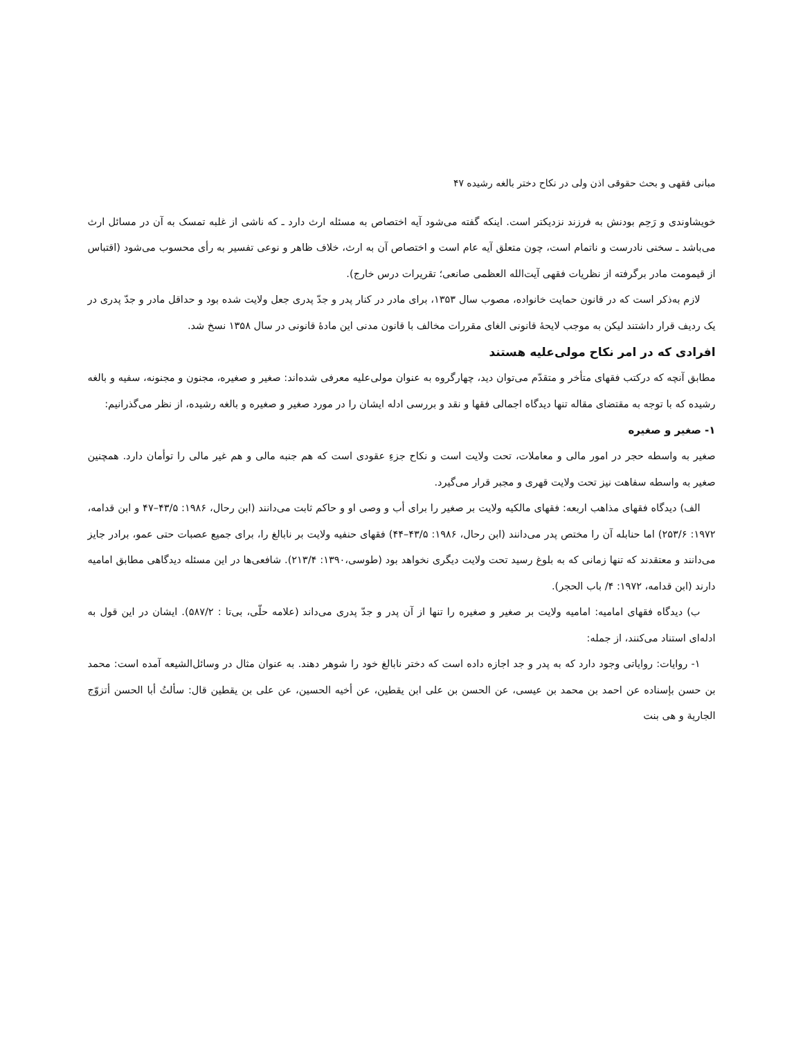مبانی فقهی و بحث حقوقی اذن ولی در نکاح دختر بالغه رشیده ۴۷
خویشاوندی و رَحِم بودنش به فرزند نزدیکتر است. اینکه گفته می‌شود آیه اختصاص به مسئله ارث دارد ـ که ناشی از غلبه تمسک به آن در مسائل ارث می‌باشد ـ سخنی نادرست و ناتمام است، چون متعلق آیه عام است و اختصاص آن به ارث، خلاف ظاهر و نوعی تفسیر به رأی محسوب می‌شود (اقتباس از قیمومت مادر برگرفته از نظریات فقهی آیت‌الله العظمی صانعی؛ تقریرات درس خارج).
لازم به‌ذکر است که در قانون حمایت خانواده، مصوب سال ۱۳۵۳، برای مادر در کنار پدر و جدّ پدری جعل ولایت شده بود و حداقل مادر و جدّ پدری در یک ردیف قرار داشتند لیکن به موجب لایحهٔ قانونی الغای مقررات مخالف با قانون مدنی این مادهٔ قانونی در سال ۱۳۵۸ نسخ شد.
افرادی که در امر نکاح مولی‌علیه هستند
مطابق آنچه که درکتب فقهای متأخر و متقدّم می‌توان دید، چهارگروه به عنوان مولی‌علیه معرفی شده‌اند: صغیر و صغیره، مجنون و مجنونه، سفیه و بالغه رشیده که با توجه به مقتضای مقاله تنها دیدگاه اجمالی فقها و نقد و بررسی ادله ایشان را در مورد صغیر و صغیره و بالغه رشیده، از نظر می‌گذرانیم:
۱- صغیر و صغیره
صغیر به واسطه حجر در امور مالی و معاملات، تحت ولایت است و نکاح جزءِ عقودی است که هم جنبه مالی و هم غیر مالی را توأمان دارد. همچنین صغیر به واسطه سفاهت نیز تحت ولایت قهری و مجبر قرار می‌گیرد.
الف) دیدگاه فقهای مذاهب اربعه: فقهای مالکیه ولایت بر صغیر را برای أب و وصی او و حاکم ثابت می‌دانند (ابن رحال، ۱۹۸۶: ۴۳/۵–۴۷ و ابن قدامه، ۱۹۷۲: ۲۵۳/۶) اما حنابله آن را مختص پدر می‌دانند (ابن رحال، ۱۹۸۶: ۴۳/۵–۴۴) فقهای حنفیه ولایت بر نابالغ را، برای جمیع عصبات حتی عمو، برادر جایز می‌دانند و معتقدند که تنها زمانی که به بلوغ رسید تحت ولایت دیگری نخواهد بود (طوسی،۱۳۹۰: ۲۱۳/۴). شافعی‌ها در این مسئله دیدگاهی مطابق امامیه دارند (ابن قدامه، ۱۹۷۲: ۴/ باب الحجر).
ب) دیدگاه فقهای امامیه: امامیه ولایت بر صغیر و صغیره را تنها از آن پدر و جدّ پدری می‌داند (علامه حلّی، بی‌تا : ۵۸۷/۲). ایشان در این قول به ادله‌ای استناد می‌کنند، از جمله:
۱- روایات: روایاتی وجود دارد که به پدر و جد اجازه داده است که دختر نابالغ خود را شوهر دهند. به عنوان مثال در وسائل‌الشیعه آمده است: محمد بن حسن بإسناده عن احمد بن محمد بن عیسی، عن الحسن بن علی ابن یقطین، عن أخیه الحسین، عن علی بن یقطین قال: سألتُ أبا الحسن أتزوّج الجاریة و هی بنت